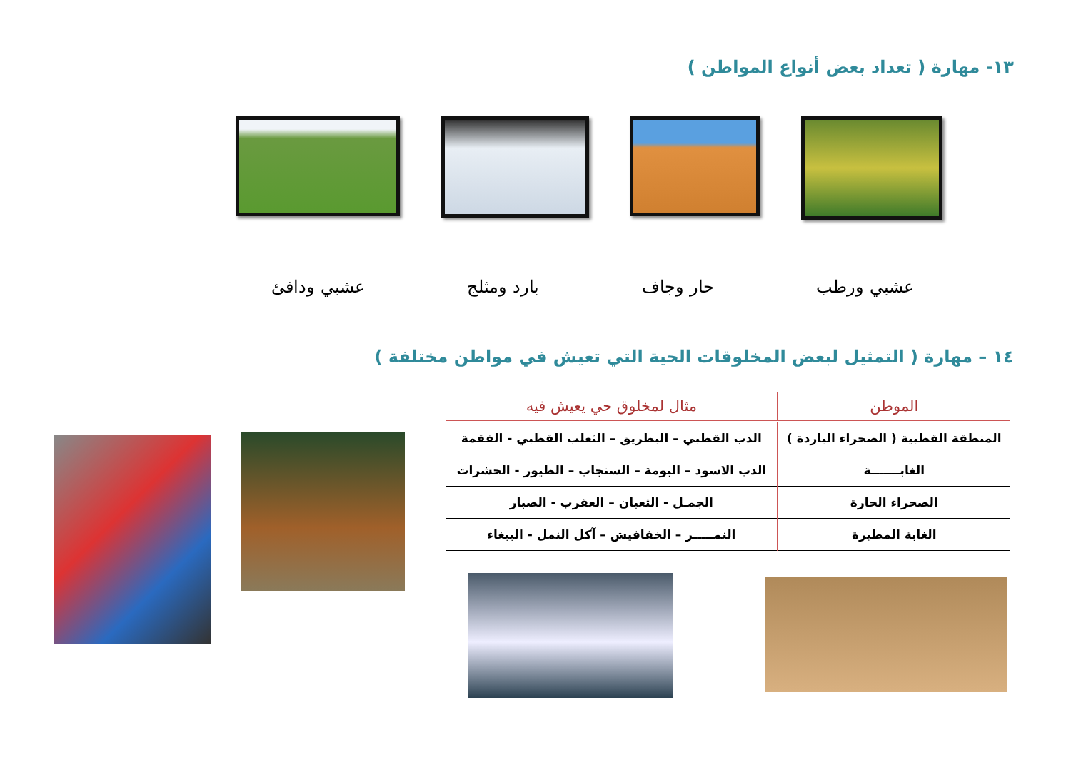١٣- مهارة ( تعداد بعض أنواع المواطن )
عشبي ورطب حار وجاف بارد ومثلج عشبي ودافئ
١٤ – مهارة ( التمثيل لبعض المخلوقات الحية التي تعيش في مواطن مختلفة )
| الموطن | مثال لمخلوق حي يعيش فيه |
| --- | --- |
| المنطقة القطبية ( الصحراء الباردة ) | الدب القطبي – البطريق – الثعلب القطبي - الفقمة |
| الغابـــــــة | الدب الاسود – البومة – السنجاب – الطيور - الحشرات |
| الصحراء الحارة | الجمـل - الثعبان – العقرب - الصبار |
| الغابة المطيرة | النمـــــر – الخفافيش – آكل النمل - الببغاء |